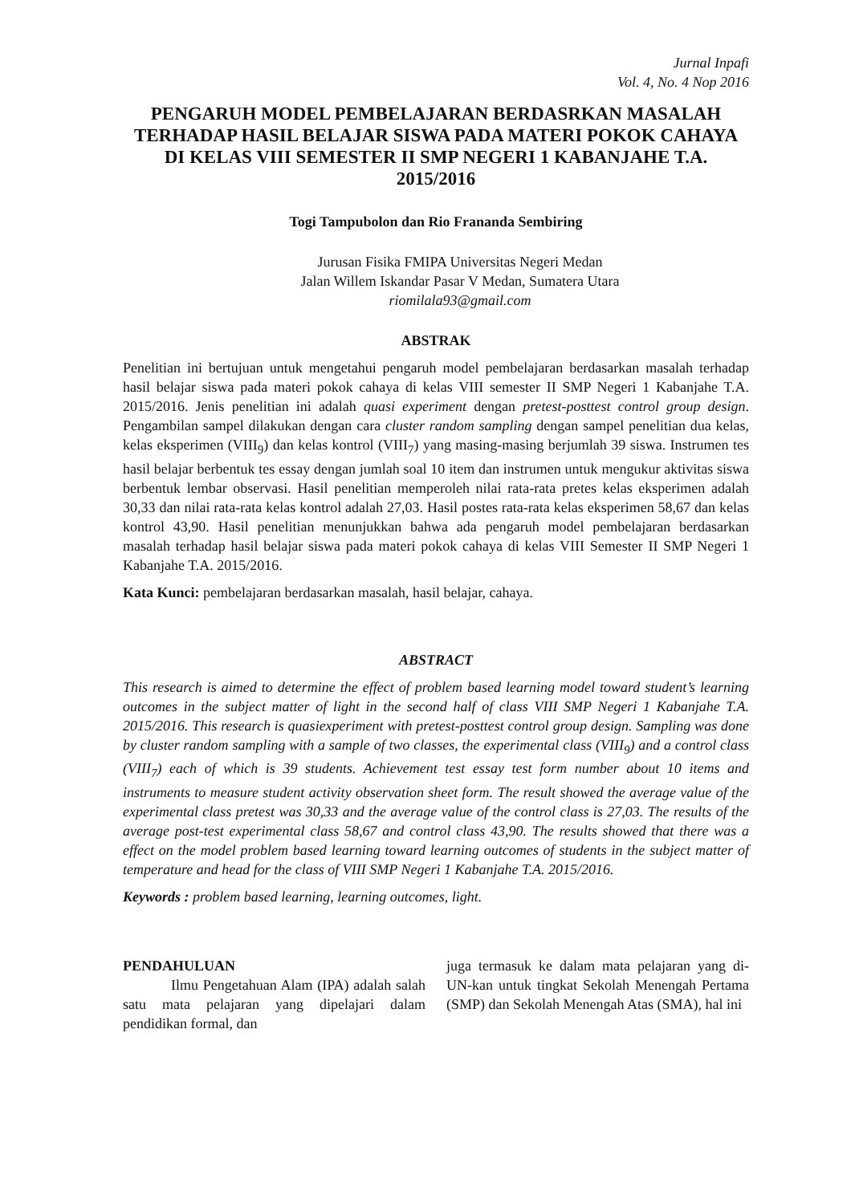Jurnal Inpafi
Vol. 4, No. 4 Nop 2016
PENGARUH MODEL PEMBELAJARAN BERDASRKAN MASALAH TERHADAP HASIL BELAJAR SISWA PADA MATERI POKOK CAHAYA DI KELAS VIII SEMESTER II SMP NEGERI 1 KABANJAHE T.A. 2015/2016
Togi Tampubolon dan Rio Frananda Sembiring
Jurusan Fisika FMIPA Universitas Negeri Medan
Jalan Willem Iskandar Pasar V Medan, Sumatera Utara
riomilala93@gmail.com
ABSTRAK
Penelitian ini bertujuan untuk mengetahui pengaruh model pembelajaran berdasarkan masalah terhadap hasil belajar siswa pada materi pokok cahaya di kelas VIII semester II SMP Negeri 1 Kabanjahe T.A. 2015/2016. Jenis penelitian ini adalah quasi experiment dengan pretest-posttest control group design. Pengambilan sampel dilakukan dengan cara cluster random sampling dengan sampel penelitian dua kelas, kelas eksperimen (VIII<sub>9</sub>) dan kelas kontrol (VIII<sub>7</sub>) yang masing-masing berjumlah 39 siswa. Instrumen tes hasil belajar berbentuk tes essay dengan jumlah soal 10 item dan instrumen untuk mengukur aktivitas siswa berbentuk lembar observasi. Hasil penelitian memperoleh nilai rata-rata pretes kelas eksperimen adalah 30,33 dan nilai rata-rata kelas kontrol adalah 27,03. Hasil postes rata-rata kelas eksperimen 58,67 dan kelas kontrol 43,90. Hasil penelitian menunjukkan bahwa ada pengaruh model pembelajaran berdasarkan masalah terhadap hasil belajar siswa pada materi pokok cahaya di kelas VIII Semester II SMP Negeri 1 Kabanjahe T.A. 2015/2016.
Kata Kunci: pembelajaran berdasarkan masalah, hasil belajar, cahaya.
ABSTRACT
This research is aimed to determine the effect of problem based learning model toward student’s learning outcomes in the subject matter of light in the second half of class VIII SMP Negeri 1 Kabanjahe T.A. 2015/2016. This research is quasiexperiment with pretest-posttest control group design. Sampling was done by cluster random sampling with a sample of two classes, the experimental class (VIII<sub>9</sub>) and a control class (VIII<sub>7</sub>) each of which is 39 students. Achievement test essay test form number about 10 items and instruments to measure student activity observation sheet form. The result showed the average value of the experimental class pretest was 30,33 and the average value of the control class is 27,03. The results of the average post-test experimental class 58,67 and control class 43,90. The results showed that there was a effect on the model problem based learning toward learning outcomes of students in the subject matter of temperature and head for the class of VIII SMP Negeri 1 Kabanjahe T.A. 2015/2016.
Keywords : problem based learning, learning outcomes, light.
PENDAHULUAN
Ilmu Pengetahuan Alam (IPA) adalah salah satu mata pelajaran yang dipelajari dalam pendidikan formal, dan
juga termasuk ke dalam mata pelajaran yang di-UN-kan untuk tingkat Sekolah Menengah Pertama (SMP) dan Sekolah Menengah Atas (SMA), hal ini